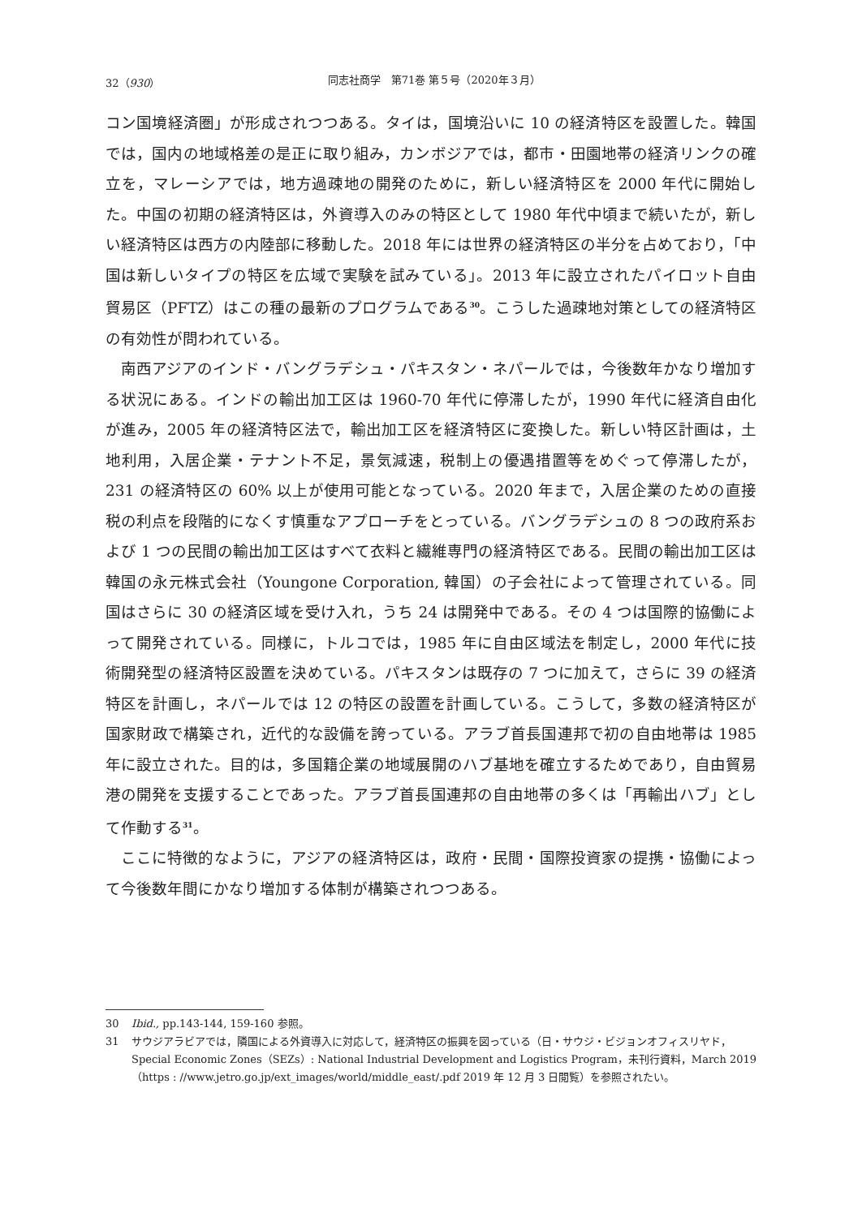32（930） 同志社商学　第71巻 第５号（2020年３月）
コン国境経済圏」が形成されつつある。タイは，国境沿いに 10 の経済特区を設置した。韓国では，国内の地域格差の是正に取り組み，カンボジアでは，都市・田園地帯の経済リンクの確立を，マレーシアでは，地方過疎地の開発のために，新しい経済特区を 2000 年代に開始した。中国の初期の経済特区は，外資導入のみの特区として 1980 年代中頃まで続いたが，新しい経済特区は西方の内陸部に移動した。2018 年には世界の経済特区の半分を占めており，「中国は新しいタイプの特区を広域で実験を試みている」。2013 年に設立されたパイロット自由貿易区（PFTZ）はこの種の最新のプログラムである<sup>30</sup>。こうした過疎地対策としての経済特区の有効性が問われている。
南西アジアのインド・バングラデシュ・パキスタン・ネパールでは，今後数年かなり増加する状況にある。インドの輸出加工区は 1960-70 年代に停滞したが，1990 年代に経済自由化が進み，2005 年の経済特区法で，輸出加工区を経済特区に変換した。新しい特区計画は，土地利用，入居企業・テナント不足，景気減速，税制上の優遇措置等をめぐって停滞したが，231 の経済特区の 60% 以上が使用可能となっている。2020 年まで，入居企業のための直接税の利点を段階的になくす慎重なアプローチをとっている。バングラデシュの 8 つの政府系および 1 つの民間の輸出加工区はすべて衣料と繊維専門の経済特区である。民間の輸出加工区は韓国の永元株式会社（Youngone Corporation, 韓国）の子会社によって管理されている。同国はさらに 30 の経済区域を受け入れ，うち 24 は開発中である。その 4 つは国際的協働によって開発されている。同様に，トルコでは，1985 年に自由区域法を制定し，2000 年代に技術開発型の経済特区設置を決めている。パキスタンは既存の 7 つに加えて，さらに 39 の経済特区を計画し，ネパールでは 12 の特区の設置を計画している。こうして，多数の経済特区が国家財政で構築され，近代的な設備を誇っている。アラブ首長国連邦で初の自由地帯は 1985 年に設立された。目的は，多国籍企業の地域展開のハブ基地を確立するためであり，自由貿易港の開発を支援することであった。アラブ首長国連邦の自由地帯の多くは「再輸出ハブ」として作動する<sup>31</sup>。
ここに特徴的なように，アジアの経済特区は，政府・民間・国際投資家の提携・協働によって今後数年間にかなり増加する体制が構築されつつある。
30 Ibid., pp.143-144, 159-160 参照。
31 サウジアラビアでは，隣国による外資導入に対応して，経済特区の振興を図っている（日・サウジ・ビジョンオフィスリヤド，Special Economic Zones（SEZs）: National Industrial Development and Logistics Program，未刊行資料，March 2019（https : //www.jetro.go.jp/ext_images/world/middle_east/.pdf 2019 年 12 月 3 日閲覧）を参照されたい。